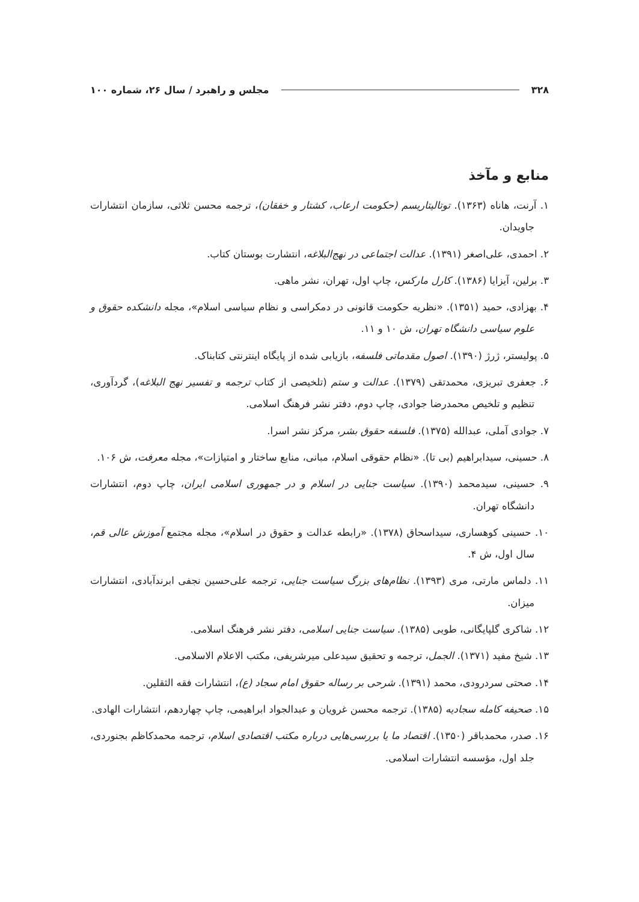۳۲۸ مجلس و راهبرد / سال ۲۶، شماره ۱۰۰
منابع و مآخذ
۱. آرنت، هاناه (۱۳۶۳). توتالیتاریسم (حکومت ارعاب، کشتار و خفقان)، ترجمه محسن ثلاثی، سازمان انتشارات جاویدان.
۲. احمدی، علی‌اصغر (۱۳۹۱). عدالت اجتماعی در نهج‌البلاغه، انتشارت بوستان کتاب.
۳. برلین، آیزایا (۱۳۸۶). کارل مارکس، چاپ اول، تهران، نشر ماهی.
۴. بهزادی، حمید (۱۳۵۱). «نظریه حکومت قانونی در دمکراسی و نظام سیاسی اسلام»، مجله دانشکده حقوق و علوم سیاسی دانشگاه تهران، ش ۱۰ و ۱۱.
۵. پولیستر، ژرژ (۱۳۹۰). اصول مقدماتی فلسفه، بازیابی شده از پایگاه اینترنتی کتابناک.
۶. جعفری تبریزی، محمدتقی (۱۳۷۹). عدالت و ستم (تلخیصی از کتاب ترجمه و تفسیر نهج البلاغه)، گردآوری، تنظیم و تلخیص محمدرضا جوادی، چاپ دوم، دفتر نشر فرهنگ اسلامی.
۷. جوادی آملی، عبدالله (۱۳۷۵). فلسفه حقوق بشر، مرکز نشر اسرا.
۸. حسینی، سیدابراهیم (بی تا). «نظام حقوقی اسلام، مبانی، منابع ساختار و امتیازات»، مجله معرفت، ش ۱۰۶.
۹. حسینی، سیدمحمد (۱۳۹۰). سیاست جنایی در اسلام و در جمهوری اسلامی ایران، چاپ دوم، انتشارات دانشگاه تهران.
۱۰. حسینی کوهساری، سیداسحاق (۱۳۷۸). «رابطه عدالت و حقوق در اسلام»، مجله مجتمع آموزش عالی قم، سال اول، ش ۴.
۱۱. دلماس مارتی، مری (۱۳۹۳). نظام‌های بزرگ سیاست جنایی، ترجمه علی‌حسین نجفی ابرندآبادی، انتشارات میزان.
۱۲. شاکری گلپایگانی، طوبی (۱۳۸۵). سیاست جنایی اسلامی، دفتر نشر فرهنگ اسلامی.
۱۳. شیخ مفید (۱۳۷۱). الجمل، ترجمه و تحقیق سیدعلی میرشریفی، مکتب الاعلام الاسلامی.
۱۴. صحتی سردرودی، محمد (۱۳۹۱). شرحی بر رساله حقوق امام سجاد (ع)، انتشارات فقه الثقلین.
۱۵. صحیفه کامله سجادیه (۱۳۸۵). ترجمه محسن غرویان و عبدالجواد ابراهیمی، چاپ چهاردهم، انتشارات الهادی.
۱۶. صدر، محمدباقر (۱۳۵۰). اقتصاد ما یا بررسی‌هایی درباره مکتب اقتصادی اسلام، ترجمه محمدکاظم بجنوردی، جلد اول، مؤسسه انتشارات اسلامی.